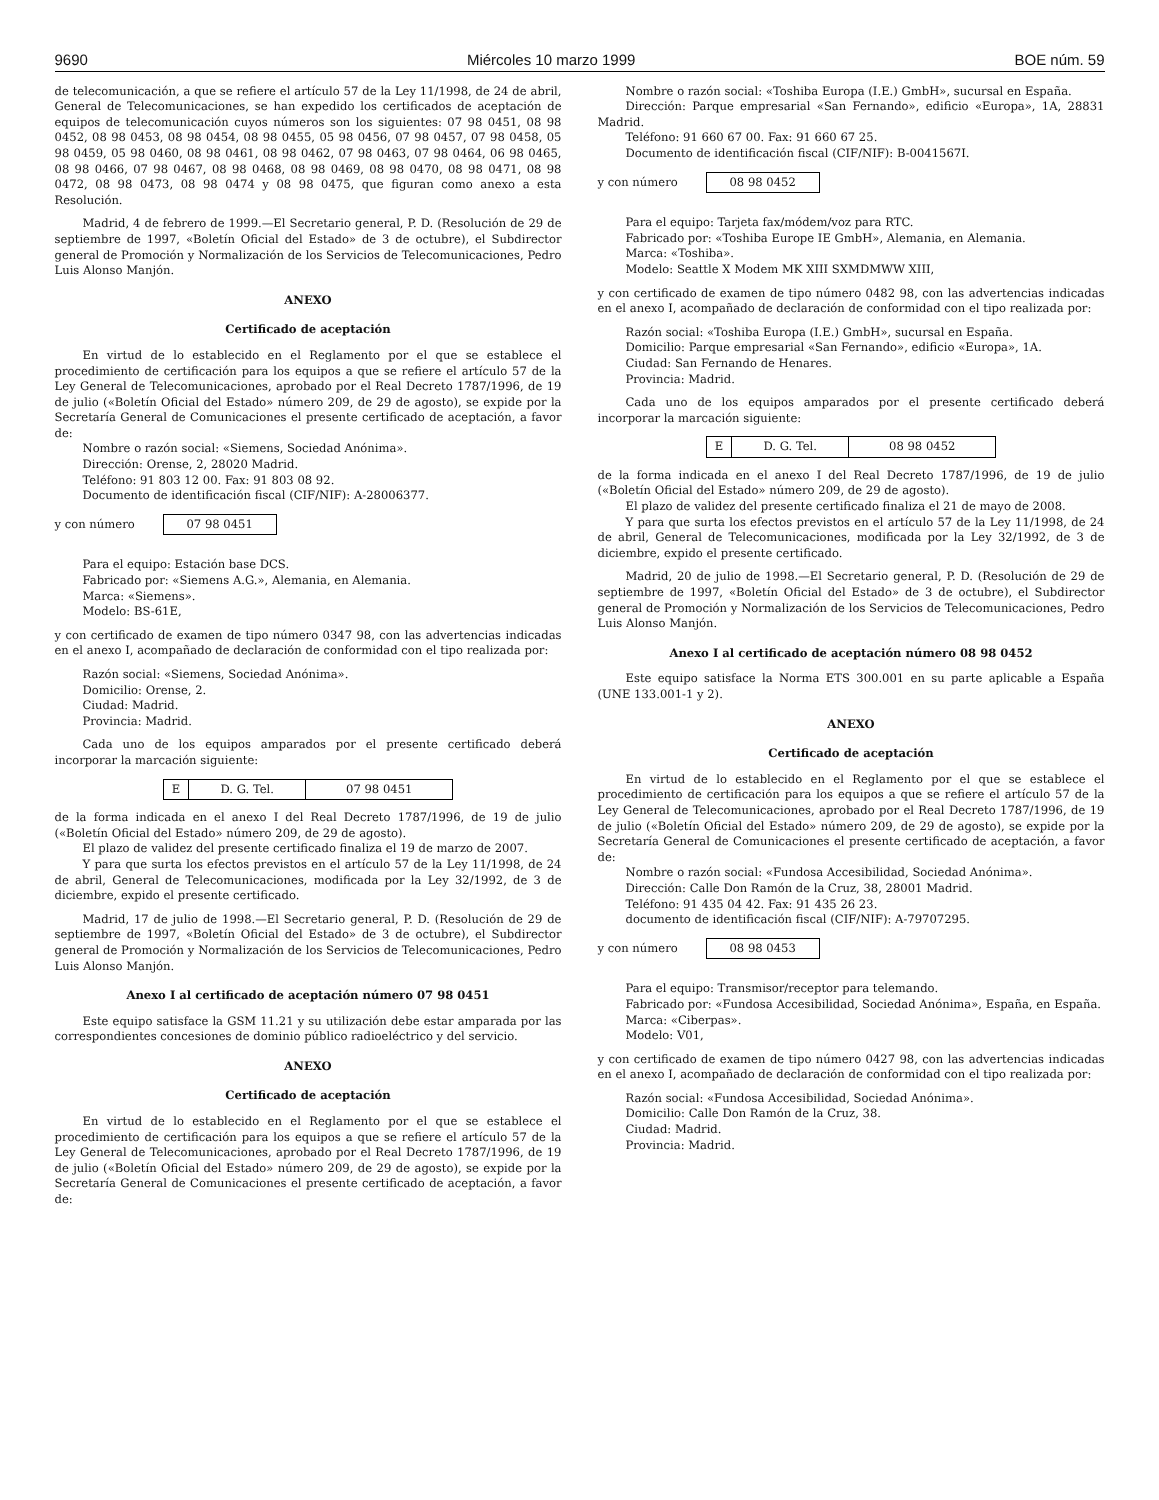9690 Miércoles 10 marzo 1999 BOE núm. 59
de telecomunicación, a que se refiere el artículo 57 de la Ley 11/1998, de 24 de abril, General de Telecomunicaciones, se han expedido los certificados de aceptación de equipos de telecomunicación cuyos números son los siguientes: 07 98 0451, 08 98 0452, 08 98 0453, 08 98 0454, 08 98 0455, 05 98 0456, 07 98 0457, 07 98 0458, 05 98 0459, 05 98 0460, 08 98 0461, 08 98 0462, 07 98 0463, 07 98 0464, 06 98 0465, 08 98 0466, 07 98 0467, 08 98 0468, 08 98 0469, 08 98 0470, 08 98 0471, 08 98 0472, 08 98 0473, 08 98 0474 y 08 98 0475, que figuran como anexo a esta Resolución.
Madrid, 4 de febrero de 1999.—El Secretario general, P. D. (Resolución de 29 de septiembre de 1997, «Boletín Oficial del Estado» de 3 de octubre), el Subdirector general de Promoción y Normalización de los Servicios de Telecomunicaciones, Pedro Luis Alonso Manjón.
ANEXO
Certificado de aceptación
En virtud de lo establecido en el Reglamento por el que se establece el procedimiento de certificación para los equipos a que se refiere el artículo 57 de la Ley General de Telecomunicaciones, aprobado por el Real Decreto 1787/1996, de 19 de julio («Boletín Oficial del Estado» número 209, de 29 de agosto), se expide por la Secretaría General de Comunicaciones el presente certificado de aceptación, a favor de:
Nombre o razón social: «Siemens, Sociedad Anónima».
Dirección: Orense, 2, 28020 Madrid.
Teléfono: 91 803 12 00. Fax: 91 803 08 92.
Documento de identificación fiscal (CIF/NIF): A-28006377.
y con número 07 98 0451
Para el equipo: Estación base DCS.
Fabricado por: «Siemens A.G.», Alemania, en Alemania.
Marca: «Siemens».
Modelo: BS-61E,
y con certificado de examen de tipo número 0347 98, con las advertencias indicadas en el anexo I, acompañado de declaración de conformidad con el tipo realizada por:
Razón social: «Siemens, Sociedad Anónima».
Domicilio: Orense, 2.
Ciudad: Madrid.
Provincia: Madrid.
Cada uno de los equipos amparados por el presente certificado deberá incorporar la marcación siguiente:
| E | D. G. Tel. | 07 98 0451 |
de la forma indicada en el anexo I del Real Decreto 1787/1996, de 19 de julio («Boletín Oficial del Estado» número 209, de 29 de agosto).
El plazo de validez del presente certificado finaliza el 19 de marzo de 2007.
Y para que surta los efectos previstos en el artículo 57 de la Ley 11/1998, de 24 de abril, General de Telecomunicaciones, modificada por la Ley 32/1992, de 3 de diciembre, expido el presente certificado.
Madrid, 17 de julio de 1998.—El Secretario general, P. D. (Resolución de 29 de septiembre de 1997, «Boletín Oficial del Estado» de 3 de octubre), el Subdirector general de Promoción y Normalización de los Servicios de Telecomunicaciones, Pedro Luis Alonso Manjón.
Anexo I al certificado de aceptación número 07 98 0451
Este equipo satisface la GSM 11.21 y su utilización debe estar amparada por las correspondientes concesiones de dominio público radioeléctrico y del servicio.
ANEXO
Certificado de aceptación
En virtud de lo establecido en el Reglamento por el que se establece el procedimiento de certificación para los equipos a que se refiere el artículo 57 de la Ley General de Telecomunicaciones, aprobado por el Real Decreto 1787/1996, de 19 de julio («Boletín Oficial del Estado» número 209, de 29 de agosto), se expide por la Secretaría General de Comunicaciones el presente certificado de aceptación, a favor de:
Nombre o razón social: «Toshiba Europa (I.E.) GmbH», sucursal en España.
Dirección: Parque empresarial «San Fernando», edificio «Europa», 1A, 28831 Madrid.
Teléfono: 91 660 67 00. Fax: 91 660 67 25.
Documento de identificación fiscal (CIF/NIF): B-0041567I.
y con número 08 98 0452
Para el equipo: Tarjeta fax/módem/voz para RTC.
Fabricado por: «Toshiba Europe IE GmbH», Alemania, en Alemania.
Marca: «Toshiba».
Modelo: Seattle X Modem MK XIII SXMDMWW XIII,
y con certificado de examen de tipo número 0482 98, con las advertencias indicadas en el anexo I, acompañado de declaración de conformidad con el tipo realizada por:
Razón social: «Toshiba Europa (I.E.) GmbH», sucursal en España.
Domicilio: Parque empresarial «San Fernando», edificio «Europa», 1A.
Ciudad: San Fernando de Henares.
Provincia: Madrid.
Cada uno de los equipos amparados por el presente certificado deberá incorporar la marcación siguiente:
| E | D. G. Tel. | 08 98 0452 |
de la forma indicada en el anexo I del Real Decreto 1787/1996, de 19 de julio («Boletín Oficial del Estado» número 209, de 29 de agosto).
El plazo de validez del presente certificado finaliza el 21 de mayo de 2008.
Y para que surta los efectos previstos en el artículo 57 de la Ley 11/1998, de 24 de abril, General de Telecomunicaciones, modificada por la Ley 32/1992, de 3 de diciembre, expido el presente certificado.
Madrid, 20 de julio de 1998.—El Secretario general, P. D. (Resolución de 29 de septiembre de 1997, «Boletín Oficial del Estado» de 3 de octubre), el Subdirector general de Promoción y Normalización de los Servicios de Telecomunicaciones, Pedro Luis Alonso Manjón.
Anexo I al certificado de aceptación número 08 98 0452
Este equipo satisface la Norma ETS 300.001 en su parte aplicable a España (UNE 133.001-1 y 2).
ANEXO
Certificado de aceptación
En virtud de lo establecido en el Reglamento por el que se establece el procedimiento de certificación para los equipos a que se refiere el artículo 57 de la Ley General de Telecomunicaciones, aprobado por el Real Decreto 1787/1996, de 19 de julio («Boletín Oficial del Estado» número 209, de 29 de agosto), se expide por la Secretaría General de Comunicaciones el presente certificado de aceptación, a favor de:
Nombre o razón social: «Fundosa Accesibilidad, Sociedad Anónima».
Dirección: Calle Don Ramón de la Cruz, 38, 28001 Madrid.
Teléfono: 91 435 04 42. Fax: 91 435 26 23.
documento de identificación fiscal (CIF/NIF): A-79707295.
y con número 08 98 0453
Para el equipo: Transmisor/receptor para telemando.
Fabricado por: «Fundosa Accesibilidad, Sociedad Anónima», España, en España.
Marca: «Ciberpas».
Modelo: V01,
y con certificado de examen de tipo número 0427 98, con las advertencias indicadas en el anexo I, acompañado de declaración de conformidad con el tipo realizada por:
Razón social: «Fundosa Accesibilidad, Sociedad Anónima».
Domicilio: Calle Don Ramón de la Cruz, 38.
Ciudad: Madrid.
Provincia: Madrid.